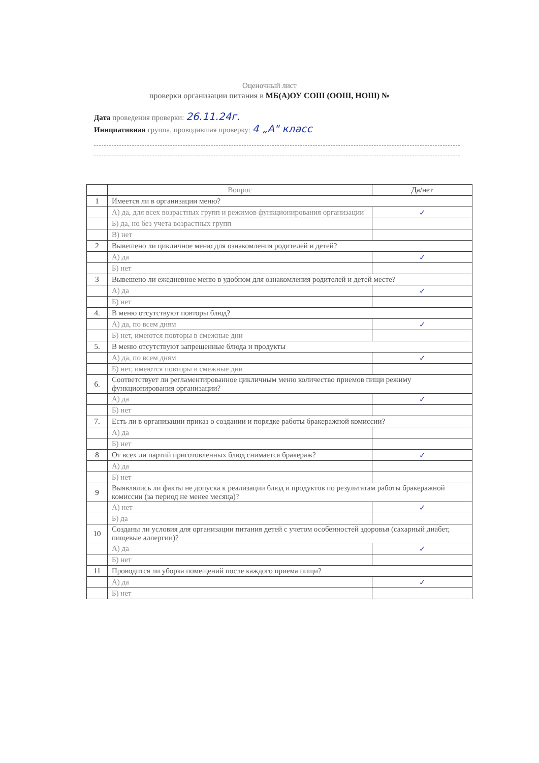Оценочный лист
проверки организации питания в МБ(А)ОУ СОШ (ООШ, НОШ) №
Дата проведения проверки: 26.11.24г.
Инициативная группа, проводившая проверку: 4 „А" класс
| | Вопрос | Да/нет |
| --- | --- | --- |
| 1 | Имеется ли в организации меню? | |
| | А) да, для всех возрастных групп и режимов функционирования организации | ✓ |
| | Б) да, но без учета возрастных групп | |
| | В) нет | |
| 2 | Вывешено ли цикличное меню для ознакомления родителей и детей? | |
| | А) да | ✓ |
| | Б) нет | |
| 3 | Вывешено ли ежедневное меню в удобном для ознакомления родителей и детей месте? | |
| | А) да | ✓ |
| | Б) нет | |
| 4. | В меню отсутствуют повторы блюд? | |
| | А) да, по всем дням | ✓ |
| | Б) нет, имеются повторы в смежные дни | |
| 5. | В меню отсутствуют запрещенные блюда и продукты | |
| | А) да, по всем дням | ✓ |
| | Б) нет, имеются повторы в смежные дни | |
| 6. | Соответствует ли регламентированное цикличным меню количество приемов пищи режиму функционирования организации? | |
| | А) да | ✓ |
| | Б) нет | |
| 7. | Есть ли в организации приказ о создании и порядке работы бракеражной комиссии? | |
| | А) да | |
| | Б) нет | |
| 8 | От всех ли партий приготовленных блюд снимается бракераж? | ✓ |
| | А) да | |
| | Б) нет | |
| 9 | Выявлялись ли факты не допуска к реализации блюд и продуктов по результатам работы бракеражной комиссии (за период не менее месяца)? | |
| | А) нет | ✓ |
| | Б) да | |
| 10 | Созданы ли условия для организации питания детей с учетом особенностей здоровья (сахарный диабет, пищевые аллергии)? | |
| | А) да | ✓ |
| | Б) нет | |
| 11 | Проводится ли уборка помещений после каждого приема пищи? | |
| | А) да | ✓ |
| | Б) нет | |